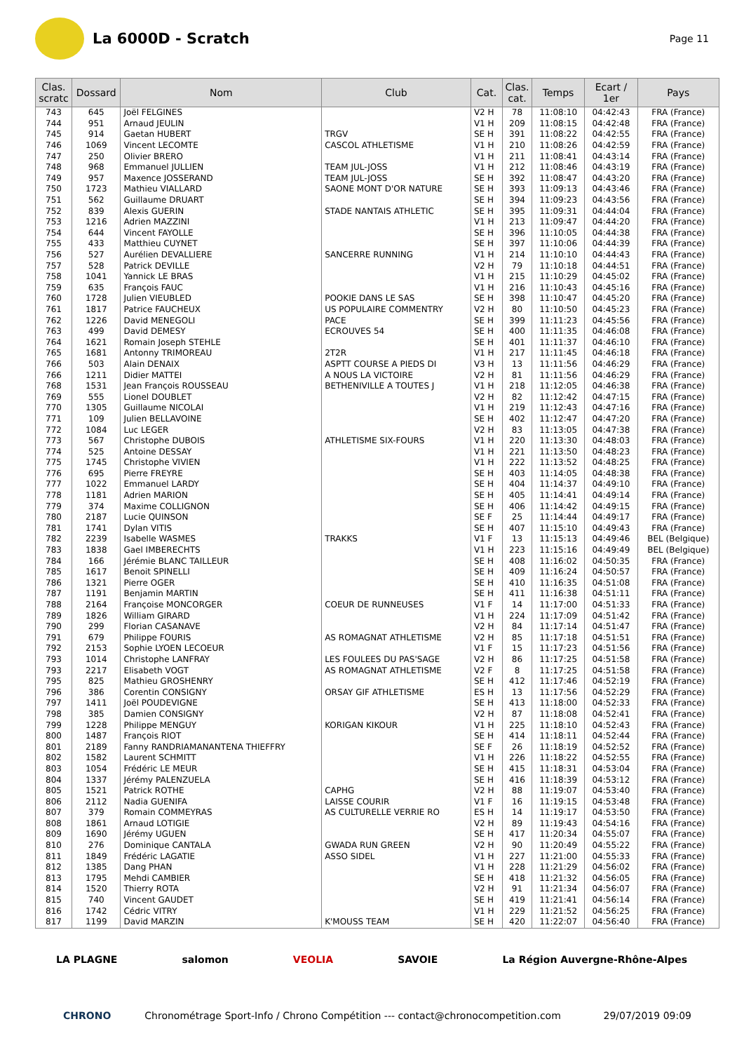La 6000D - Scratch
Page 11
| Clas. scratc | Dossard | Nom | Club | Cat. | Clas. cat. | Temps | Ecart / 1er | Pays |
| --- | --- | --- | --- | --- | --- | --- | --- | --- |
| 743 | 645 | Joël FELGINES | | V2 H | 78 | 11:08:10 | 04:42:43 | FRA (France) |
| 744 | 951 | Arnaud JEULIN | | V1 H | 209 | 11:08:15 | 04:42:48 | FRA (France) |
| 745 | 914 | Gaetan HUBERT | TRGV | SE H | 391 | 11:08:22 | 04:42:55 | FRA (France) |
| 746 | 1069 | Vincent LECOMTE | CASCOL ATHLETISME | V1 H | 210 | 11:08:26 | 04:42:59 | FRA (France) |
| 747 | 250 | Olivier BRERO | | V1 H | 211 | 11:08:41 | 04:43:14 | FRA (France) |
| 748 | 968 | Emmanuel JULLIEN | TEAM JUL-JOSS | V1 H | 212 | 11:08:46 | 04:43:19 | FRA (France) |
| 749 | 957 | Maxence JOSSERAND | TEAM JUL-JOSS | SE H | 392 | 11:08:47 | 04:43:20 | FRA (France) |
| 750 | 1723 | Mathieu VIALLARD | SAONE MONT D'OR NATURE | SE H | 393 | 11:09:13 | 04:43:46 | FRA (France) |
| 751 | 562 | Guillaume DRUART | | SE H | 394 | 11:09:23 | 04:43:56 | FRA (France) |
| 752 | 839 | Alexis GUERIN | STADE NANTAIS ATHLETIC | SE H | 395 | 11:09:31 | 04:44:04 | FRA (France) |
| 753 | 1216 | Adrien MAZZINI | | V1 H | 213 | 11:09:47 | 04:44:20 | FRA (France) |
| 754 | 644 | Vincent FAYOLLE | | SE H | 396 | 11:10:05 | 04:44:38 | FRA (France) |
| 755 | 433 | Matthieu CUYNET | | SE H | 397 | 11:10:06 | 04:44:39 | FRA (France) |
| 756 | 527 | Aurélien DEVALLIERE | SANCERRE RUNNING | V1 H | 214 | 11:10:10 | 04:44:43 | FRA (France) |
| 757 | 528 | Patrick DEVILLE | | V2 H | 79 | 11:10:18 | 04:44:51 | FRA (France) |
| 758 | 1041 | Yannick LE BRAS | | V1 H | 215 | 11:10:29 | 04:45:02 | FRA (France) |
| 759 | 635 | François FAUC | | V1 H | 216 | 11:10:43 | 04:45:16 | FRA (France) |
| 760 | 1728 | Julien VIEUBLED | POOKIE DANS LE SAS | SE H | 398 | 11:10:47 | 04:45:20 | FRA (France) |
| 761 | 1817 | Patrice FAUCHEUX | US POPULAIRE COMMENTRY | V2 H | 80 | 11:10:50 | 04:45:23 | FRA (France) |
| 762 | 1226 | David MENEGOLI | PACE | SE H | 399 | 11:11:23 | 04:45:56 | FRA (France) |
| 763 | 499 | David DEMESY | ECROUVES 54 | SE H | 400 | 11:11:35 | 04:46:08 | FRA (France) |
| 764 | 1621 | Romain Joseph STEHLE | | SE H | 401 | 11:11:37 | 04:46:10 | FRA (France) |
| 765 | 1681 | Antonny TRIMOREAU | 2T2R | V1 H | 217 | 11:11:45 | 04:46:18 | FRA (France) |
| 766 | 503 | Alain DENAIX | ASPTT COURSE A PIEDS DI | V3 H | 13 | 11:11:56 | 04:46:29 | FRA (France) |
| 766 | 1211 | Didier MATTEI | A NOUS LA VICTOIRE | V2 H | 81 | 11:11:56 | 04:46:29 | FRA (France) |
| 768 | 1531 | Jean François ROUSSEAU | BETHENIVILLE A TOUTES J | V1 H | 218 | 11:12:05 | 04:46:38 | FRA (France) |
| 769 | 555 | Lionel DOUBLET | | V2 H | 82 | 11:12:42 | 04:47:15 | FRA (France) |
| 770 | 1305 | Guillaume NICOLAI | | V1 H | 219 | 11:12:43 | 04:47:16 | FRA (France) |
| 771 | 109 | Julien BELLAVOINE | | SE H | 402 | 11:12:47 | 04:47:20 | FRA (France) |
| 772 | 1084 | Luc LEGER | | V2 H | 83 | 11:13:05 | 04:47:38 | FRA (France) |
| 773 | 567 | Christophe DUBOIS | ATHLETISME SIX-FOURS | V1 H | 220 | 11:13:30 | 04:48:03 | FRA (France) |
| 774 | 525 | Antoine DESSAY | | V1 H | 221 | 11:13:50 | 04:48:23 | FRA (France) |
| 775 | 1745 | Christophe VIVIEN | | V1 H | 222 | 11:13:52 | 04:48:25 | FRA (France) |
| 776 | 695 | Pierre FREYRE | | SE H | 403 | 11:14:05 | 04:48:38 | FRA (France) |
| 777 | 1022 | Emmanuel LARDY | | SE H | 404 | 11:14:37 | 04:49:10 | FRA (France) |
| 778 | 1181 | Adrien MARION | | SE H | 405 | 11:14:41 | 04:49:14 | FRA (France) |
| 779 | 374 | Maxime COLLIGNON | | SE H | 406 | 11:14:42 | 04:49:15 | FRA (France) |
| 780 | 2187 | Lucie QUINSON | | SE F | 25 | 11:14:44 | 04:49:17 | FRA (France) |
| 781 | 1741 | Dylan VITIS | | SE H | 407 | 11:15:10 | 04:49:43 | FRA (France) |
| 782 | 2239 | Isabelle WASMES | TRAKKS | V1 F | 13 | 11:15:13 | 04:49:46 | BEL (Belgique) |
| 783 | 1838 | Gael IMBERECHTS | | V1 H | 223 | 11:15:16 | 04:49:49 | BEL (Belgique) |
| 784 | 166 | Jérémie BLANC TAILLEUR | | SE H | 408 | 11:16:02 | 04:50:35 | FRA (France) |
| 785 | 1617 | Benoit SPINELLI | | SE H | 409 | 11:16:24 | 04:50:57 | FRA (France) |
| 786 | 1321 | Pierre OGER | | SE H | 410 | 11:16:35 | 04:51:08 | FRA (France) |
| 787 | 1191 | Benjamin MARTIN | | SE H | 411 | 11:16:38 | 04:51:11 | FRA (France) |
| 788 | 2164 | Françoise MONCORGER | COEUR DE RUNNEUSES | V1 F | 14 | 11:17:00 | 04:51:33 | FRA (France) |
| 789 | 1826 | William GIRARD | | V1 H | 224 | 11:17:09 | 04:51:42 | FRA (France) |
| 790 | 299 | Florian CASANAVE | | V2 H | 84 | 11:17:14 | 04:51:47 | FRA (France) |
| 791 | 679 | Philippe FOURIS | AS ROMAGNAT ATHLETISME | V2 H | 85 | 11:17:18 | 04:51:51 | FRA (France) |
| 792 | 2153 | Sophie LYOEN LECOEUR | | V1 F | 15 | 11:17:23 | 04:51:56 | FRA (France) |
| 793 | 1014 | Christophe LANFRAY | LES FOULEES DU PAS'SAGE | V2 H | 86 | 11:17:25 | 04:51:58 | FRA (France) |
| 793 | 2217 | Elisabeth VOGT | AS ROMAGNAT ATHLETISME | V2 F | 8 | 11:17:25 | 04:51:58 | FRA (France) |
| 795 | 825 | Mathieu GROSHENRY | | SE H | 412 | 11:17:46 | 04:52:19 | FRA (France) |
| 796 | 386 | Corentin CONSIGNY | ORSAY GIF ATHLETISME | ES H | 13 | 11:17:56 | 04:52:29 | FRA (France) |
| 797 | 1411 | Joël POUDEVIGNE | | SE H | 413 | 11:18:00 | 04:52:33 | FRA (France) |
| 798 | 385 | Damien CONSIGNY | | V2 H | 87 | 11:18:08 | 04:52:41 | FRA (France) |
| 799 | 1228 | Philippe MENGUY | KORIGAN KIKOUR | V1 H | 225 | 11:18:10 | 04:52:43 | FRA (France) |
| 800 | 1487 | François RIOT | | SE H | 414 | 11:18:11 | 04:52:44 | FRA (France) |
| 801 | 2189 | Fanny RANDRIAMANANTENA THIEFFRY | | SE F | 26 | 11:18:19 | 04:52:52 | FRA (France) |
| 802 | 1582 | Laurent SCHMITT | | V1 H | 226 | 11:18:22 | 04:52:55 | FRA (France) |
| 803 | 1054 | Frédéric LE MEUR | | SE H | 415 | 11:18:31 | 04:53:04 | FRA (France) |
| 804 | 1337 | Jérémy PALENZUELA | | SE H | 416 | 11:18:39 | 04:53:12 | FRA (France) |
| 805 | 1521 | Patrick ROTHE | CAPHG | V2 H | 88 | 11:19:07 | 04:53:40 | FRA (France) |
| 806 | 2112 | Nadia GUENIFA | LAISSE COURIR | V1 F | 16 | 11:19:15 | 04:53:48 | FRA (France) |
| 807 | 379 | Romain COMMEYRAS | AS CULTURELLE VERRIE RO | ES H | 14 | 11:19:17 | 04:53:50 | FRA (France) |
| 808 | 1861 | Arnaud LOTIGIE | | V2 H | 89 | 11:19:43 | 04:54:16 | FRA (France) |
| 809 | 1690 | Jérémy UGUEN | | SE H | 417 | 11:20:34 | 04:55:07 | FRA (France) |
| 810 | 276 | Dominique CANTALA | GWADA RUN GREEN | V2 H | 90 | 11:20:49 | 04:55:22 | FRA (France) |
| 811 | 1849 | Frédéric LAGATIE | ASSO SIDEL | V1 H | 227 | 11:21:00 | 04:55:33 | FRA (France) |
| 812 | 1385 | Dang PHAN | | V1 H | 228 | 11:21:29 | 04:56:02 | FRA (France) |
| 813 | 1795 | Mehdi CAMBIER | | SE H | 418 | 11:21:32 | 04:56:05 | FRA (France) |
| 814 | 1520 | Thierry ROTA | | V2 H | 91 | 11:21:34 | 04:56:07 | FRA (France) |
| 815 | 740 | Vincent GAUDET | | SE H | 419 | 11:21:41 | 04:56:14 | FRA (France) |
| 816 | 1742 | Cédric VITRY | | V1 H | 229 | 11:21:52 | 04:56:25 | FRA (France) |
| 817 | 1199 | David MARZIN | K'MOUSS TEAM | SE H | 420 | 11:22:07 | 04:56:40 | FRA (France) |
LA PLAGNE salomon VEOLIA SAVOIE La Région Auvergne-Rhône-Alpes
CHRONO Chronométrage Sport-Info / Chrono Compétition --- contact@chronocompetition.com 29/07/2019 09:09